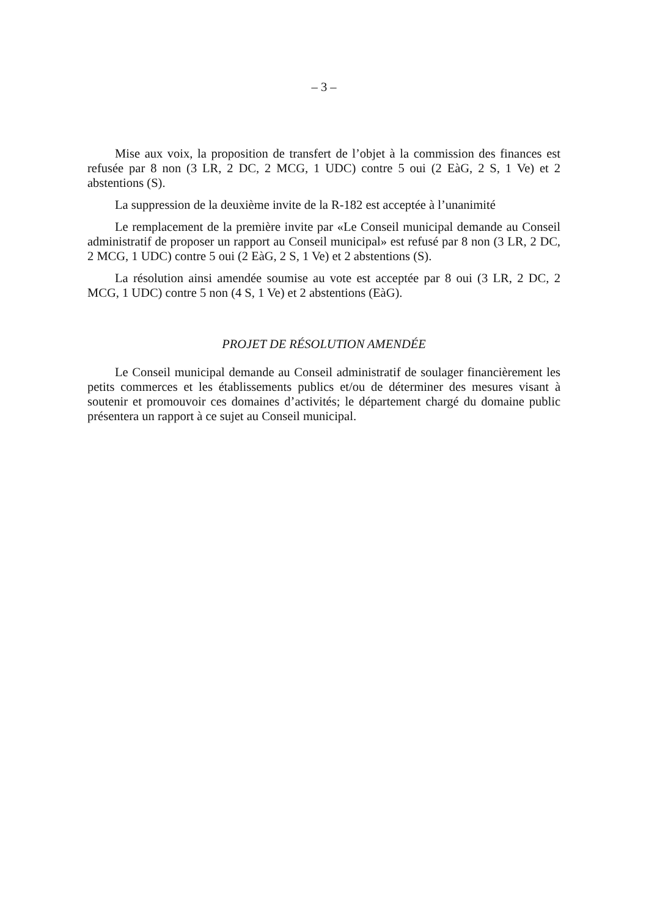– 3 –
Mise aux voix, la proposition de transfert de l’objet à la commission des finances est refusée par 8 non (3 LR, 2 DC, 2 MCG, 1 UDC) contre 5 oui (2 EàG, 2 S, 1 Ve) et 2 abstentions (S).
La suppression de la deuxième invite de la R-182 est acceptée à l’unanimité
Le remplacement de la première invite par «Le Conseil municipal demande au Conseil administratif de proposer un rapport au Conseil municipal» est refusé par 8 non (3 LR, 2 DC, 2 MCG, 1 UDC) contre 5 oui (2 EàG, 2 S, 1 Ve) et 2 abstentions (S).
La résolution ainsi amendée soumise au vote est acceptée par 8 oui (3 LR, 2 DC, 2 MCG, 1 UDC) contre 5 non (4 S, 1 Ve) et 2 abstentions (EàG).
PROJET DE RÉSOLUTION AMENDÉE
Le Conseil municipal demande au Conseil administratif de soulager financièrement les petits commerces et les établissements publics et/ou de déterminer des mesures visant à soutenir et promouvoir ces domaines d’activités; le département chargé du domaine public présentera un rapport à ce sujet au Conseil municipal.